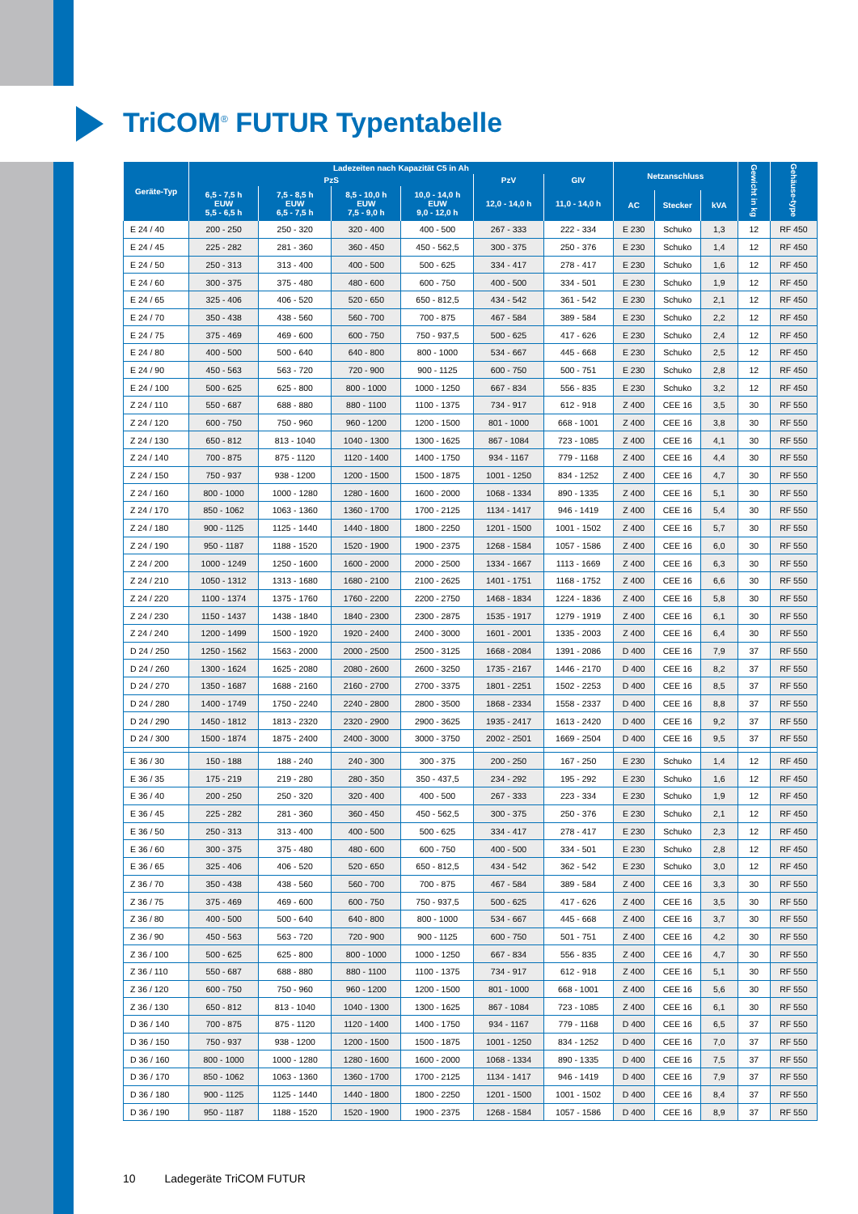TriCOM<sup>®</sup> FUTUR Typentabelle
| Geräte-Typ | Ladezeiten nach Kapazität C5 in Ah | | | | | | Netzanschluss | | | Gewicht in kg | Gehäuse-type |
| --- | --- | --- | --- | --- | --- | --- | --- | --- | --- | --- | --- |
| | PzS | | | | PzV | GIV | | | | | |
| | 6,5 - 7,5 h EUW 5,5 - 6,5 h | 7,5 - 8,5 h EUW 6,5 - 7,5 h | 8,5 - 10,0 h EUW 7,5 - 9,0 h | 10,0 - 14,0 h EUW 9,0 - 12,0 h | 12,0 - 14,0 h | 11,0 - 14,0 h | | | | | |
| | | | | | | | AC | Stecker | kVA | | |
| E 24 / 40 | 200 - 250 | 250 - 320 | 320 - 400 | 400 - 500 | 267 - 333 | 222 - 334 | E 230 | Schuko | 1,3 | 12 | RF 450 |
| E 24 / 45 | 225 - 282 | 281 - 360 | 360 - 450 | 450 - 562,5 | 300 - 375 | 250 - 376 | E 230 | Schuko | 1,4 | 12 | RF 450 |
| E 24 / 50 | 250 - 313 | 313 - 400 | 400 - 500 | 500 - 625 | 334 - 417 | 278 - 417 | E 230 | Schuko | 1,6 | 12 | RF 450 |
| E 24 / 60 | 300 - 375 | 375 - 480 | 480 - 600 | 600 - 750 | 400 - 500 | 334 - 501 | E 230 | Schuko | 1,9 | 12 | RF 450 |
| E 24 / 65 | 325 - 406 | 406 - 520 | 520 - 650 | 650 - 812,5 | 434 - 542 | 361 - 542 | E 230 | Schuko | 2,1 | 12 | RF 450 |
| E 24 / 70 | 350 - 438 | 438 - 560 | 560 - 700 | 700 - 875 | 467 - 584 | 389 - 584 | E 230 | Schuko | 2,2 | 12 | RF 450 |
| E 24 / 75 | 375 - 469 | 469 - 600 | 600 - 750 | 750 - 937,5 | 500 - 625 | 417 - 626 | E 230 | Schuko | 2,4 | 12 | RF 450 |
| E 24 / 80 | 400 - 500 | 500 - 640 | 640 - 800 | 800 - 1000 | 534 - 667 | 445 - 668 | E 230 | Schuko | 2,5 | 12 | RF 450 |
| E 24 / 90 | 450 - 563 | 563 - 720 | 720 - 900 | 900 - 1125 | 600 - 750 | 500 - 751 | E 230 | Schuko | 2,8 | 12 | RF 450 |
| E 24 / 100 | 500 - 625 | 625 - 800 | 800 - 1000 | 1000 - 1250 | 667 - 834 | 556 - 835 | E 230 | Schuko | 3,2 | 12 | RF 450 |
| Z 24 / 110 | 550 - 687 | 688 - 880 | 880 - 1100 | 1100 - 1375 | 734 - 917 | 612 - 918 | Z 400 | CEE 16 | 3,5 | 30 | RF 550 |
| Z 24 / 120 | 600 - 750 | 750 - 960 | 960 - 1200 | 1200 - 1500 | 801 - 1000 | 668 - 1001 | Z 400 | CEE 16 | 3,8 | 30 | RF 550 |
| Z 24 / 130 | 650 - 812 | 813 - 1040 | 1040 - 1300 | 1300 - 1625 | 867 - 1084 | 723 - 1085 | Z 400 | CEE 16 | 4,1 | 30 | RF 550 |
| Z 24 / 140 | 700 - 875 | 875 - 1120 | 1120 - 1400 | 1400 - 1750 | 934 - 1167 | 779 - 1168 | Z 400 | CEE 16 | 4,4 | 30 | RF 550 |
| Z 24 / 150 | 750 - 937 | 938 - 1200 | 1200 - 1500 | 1500 - 1875 | 1001 - 1250 | 834 - 1252 | Z 400 | CEE 16 | 4,7 | 30 | RF 550 |
| Z 24 / 160 | 800 - 1000 | 1000 - 1280 | 1280 - 1600 | 1600 - 2000 | 1068 - 1334 | 890 - 1335 | Z 400 | CEE 16 | 5,1 | 30 | RF 550 |
| Z 24 / 170 | 850 - 1062 | 1063 - 1360 | 1360 - 1700 | 1700 - 2125 | 1134 - 1417 | 946 - 1419 | Z 400 | CEE 16 | 5,4 | 30 | RF 550 |
| Z 24 / 180 | 900 - 1125 | 1125 - 1440 | 1440 - 1800 | 1800 - 2250 | 1201 - 1500 | 1001 - 1502 | Z 400 | CEE 16 | 5,7 | 30 | RF 550 |
| Z 24 / 190 | 950 - 1187 | 1188 - 1520 | 1520 - 1900 | 1900 - 2375 | 1268 - 1584 | 1057 - 1586 | Z 400 | CEE 16 | 6,0 | 30 | RF 550 |
| Z 24 / 200 | 1000 - 1249 | 1250 - 1600 | 1600 - 2000 | 2000 - 2500 | 1334 - 1667 | 1113 - 1669 | Z 400 | CEE 16 | 6,3 | 30 | RF 550 |
| Z 24 / 210 | 1050 - 1312 | 1313 - 1680 | 1680 - 2100 | 2100 - 2625 | 1401 - 1751 | 1168 - 1752 | Z 400 | CEE 16 | 6,6 | 30 | RF 550 |
| Z 24 / 220 | 1100 - 1374 | 1375 - 1760 | 1760 - 2200 | 2200 - 2750 | 1468 - 1834 | 1224 - 1836 | Z 400 | CEE 16 | 5,8 | 30 | RF 550 |
| Z 24 / 230 | 1150 - 1437 | 1438 - 1840 | 1840 - 2300 | 2300 - 2875 | 1535 - 1917 | 1279 - 1919 | Z 400 | CEE 16 | 6,1 | 30 | RF 550 |
| Z 24 / 240 | 1200 - 1499 | 1500 - 1920 | 1920 - 2400 | 2400 - 3000 | 1601 - 2001 | 1335 - 2003 | Z 400 | CEE 16 | 6,4 | 30 | RF 550 |
| D 24 / 250 | 1250 - 1562 | 1563 - 2000 | 2000 - 2500 | 2500 - 3125 | 1668 - 2084 | 1391 - 2086 | D 400 | CEE 16 | 7,9 | 37 | RF 550 |
| D 24 / 260 | 1300 - 1624 | 1625 - 2080 | 2080 - 2600 | 2600 - 3250 | 1735 - 2167 | 1446 - 2170 | D 400 | CEE 16 | 8,2 | 37 | RF 550 |
| D 24 / 270 | 1350 - 1687 | 1688 - 2160 | 2160 - 2700 | 2700 - 3375 | 1801 - 2251 | 1502 - 2253 | D 400 | CEE 16 | 8,5 | 37 | RF 550 |
| D 24 / 280 | 1400 - 1749 | 1750 - 2240 | 2240 - 2800 | 2800 - 3500 | 1868 - 2334 | 1558 - 2337 | D 400 | CEE 16 | 8,8 | 37 | RF 550 |
| D 24 / 290 | 1450 - 1812 | 1813 - 2320 | 2320 - 2900 | 2900 - 3625 | 1935 - 2417 | 1613 - 2420 | D 400 | CEE 16 | 9,2 | 37 | RF 550 |
| D 24 / 300 | 1500 - 1874 | 1875 - 2400 | 2400 - 3000 | 3000 - 3750 | 2002 - 2501 | 1669 - 2504 | D 400 | CEE 16 | 9,5 | 37 | RF 550 |
| E 36 / 30 | 150 - 188 | 188 - 240 | 240 - 300 | 300 - 375 | 200 - 250 | 167 - 250 | E 230 | Schuko | 1,4 | 12 | RF 450 |
| E 36 / 35 | 175 - 219 | 219 - 280 | 280 - 350 | 350 - 437,5 | 234 - 292 | 195 - 292 | E 230 | Schuko | 1,6 | 12 | RF 450 |
| E 36 / 40 | 200 - 250 | 250 - 320 | 320 - 400 | 400 - 500 | 267 - 333 | 223 - 334 | E 230 | Schuko | 1,9 | 12 | RF 450 |
| E 36 / 45 | 225 - 282 | 281 - 360 | 360 - 450 | 450 - 562,5 | 300 - 375 | 250 - 376 | E 230 | Schuko | 2,1 | 12 | RF 450 |
| E 36 / 50 | 250 - 313 | 313 - 400 | 400 - 500 | 500 - 625 | 334 - 417 | 278 - 417 | E 230 | Schuko | 2,3 | 12 | RF 450 |
| E 36 / 60 | 300 - 375 | 375 - 480 | 480 - 600 | 600 - 750 | 400 - 500 | 334 - 501 | E 230 | Schuko | 2,8 | 12 | RF 450 |
| E 36 / 65 | 325 - 406 | 406 - 520 | 520 - 650 | 650 - 812,5 | 434 - 542 | 362 - 542 | E 230 | Schuko | 3,0 | 12 | RF 450 |
| Z 36 / 70 | 350 - 438 | 438 - 560 | 560 - 700 | 700 - 875 | 467 - 584 | 389 - 584 | Z 400 | CEE 16 | 3,3 | 30 | RF 550 |
| Z 36 / 75 | 375 - 469 | 469 - 600 | 600 - 750 | 750 - 937,5 | 500 - 625 | 417 - 626 | Z 400 | CEE 16 | 3,5 | 30 | RF 550 |
| Z 36 / 80 | 400 - 500 | 500 - 640 | 640 - 800 | 800 - 1000 | 534 - 667 | 445 - 668 | Z 400 | CEE 16 | 3,7 | 30 | RF 550 |
| Z 36 / 90 | 450 - 563 | 563 - 720 | 720 - 900 | 900 - 1125 | 600 - 750 | 501 - 751 | Z 400 | CEE 16 | 4,2 | 30 | RF 550 |
| Z 36 / 100 | 500 - 625 | 625 - 800 | 800 - 1000 | 1000 - 1250 | 667 - 834 | 556 - 835 | Z 400 | CEE 16 | 4,7 | 30 | RF 550 |
| Z 36 / 110 | 550 - 687 | 688 - 880 | 880 - 1100 | 1100 - 1375 | 734 - 917 | 612 - 918 | Z 400 | CEE 16 | 5,1 | 30 | RF 550 |
| Z 36 / 120 | 600 - 750 | 750 - 960 | 960 - 1200 | 1200 - 1500 | 801 - 1000 | 668 - 1001 | Z 400 | CEE 16 | 5,6 | 30 | RF 550 |
| Z 36 / 130 | 650 - 812 | 813 - 1040 | 1040 - 1300 | 1300 - 1625 | 867 - 1084 | 723 - 1085 | Z 400 | CEE 16 | 6,1 | 30 | RF 550 |
| D 36 / 140 | 700 - 875 | 875 - 1120 | 1120 - 1400 | 1400 - 1750 | 934 - 1167 | 779 - 1168 | D 400 | CEE 16 | 6,5 | 37 | RF 550 |
| D 36 / 150 | 750 - 937 | 938 - 1200 | 1200 - 1500 | 1500 - 1875 | 1001 - 1250 | 834 - 1252 | D 400 | CEE 16 | 7,0 | 37 | RF 550 |
| D 36 / 160 | 800 - 1000 | 1000 - 1280 | 1280 - 1600 | 1600 - 2000 | 1068 - 1334 | 890 - 1335 | D 400 | CEE 16 | 7,5 | 37 | RF 550 |
| D 36 / 170 | 850 - 1062 | 1063 - 1360 | 1360 - 1700 | 1700 - 2125 | 1134 - 1417 | 946 - 1419 | D 400 | CEE 16 | 7,9 | 37 | RF 550 |
| D 36 / 180 | 900 - 1125 | 1125 - 1440 | 1440 - 1800 | 1800 - 2250 | 1201 - 1500 | 1001 - 1502 | D 400 | CEE 16 | 8,4 | 37 | RF 550 |
| D 36 / 190 | 950 - 1187 | 1188 - 1520 | 1520 - 1900 | 1900 - 2375 | 1268 - 1584 | 1057 - 1586 | D 400 | CEE 16 | 8,9 | 37 | RF 550 |
10 Ladegeräte TriCOM FUTUR